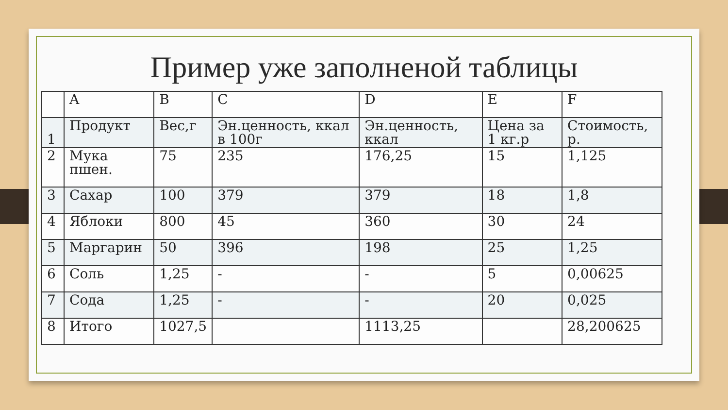Пример уже заполненой таблицы
| | A | B | C | D | E | F |
| 1 | Продукт | Вес,г | Эн.ценность, ккал в 100г | Эн.ценность, ккал | Цена за 1 кг.р | Стоимость, р. |
| 2 | Мука пшен. | 75 | 235 | 176,25 | 15 | 1,125 |
| 3 | Сахар | 100 | 379 | 379 | 18 | 1,8 |
| 4 | Яблоки | 800 | 45 | 360 | 30 | 24 |
| 5 | Маргарин | 50 | 396 | 198 | 25 | 1,25 |
| 6 | Соль | 1,25 | - | - | 5 | 0,00625 |
| 7 | Сода | 1,25 | - | - | 20 | 0,025 |
| 8 | Итого | 1027,5 | | 1113,25 | | 28,200625 |